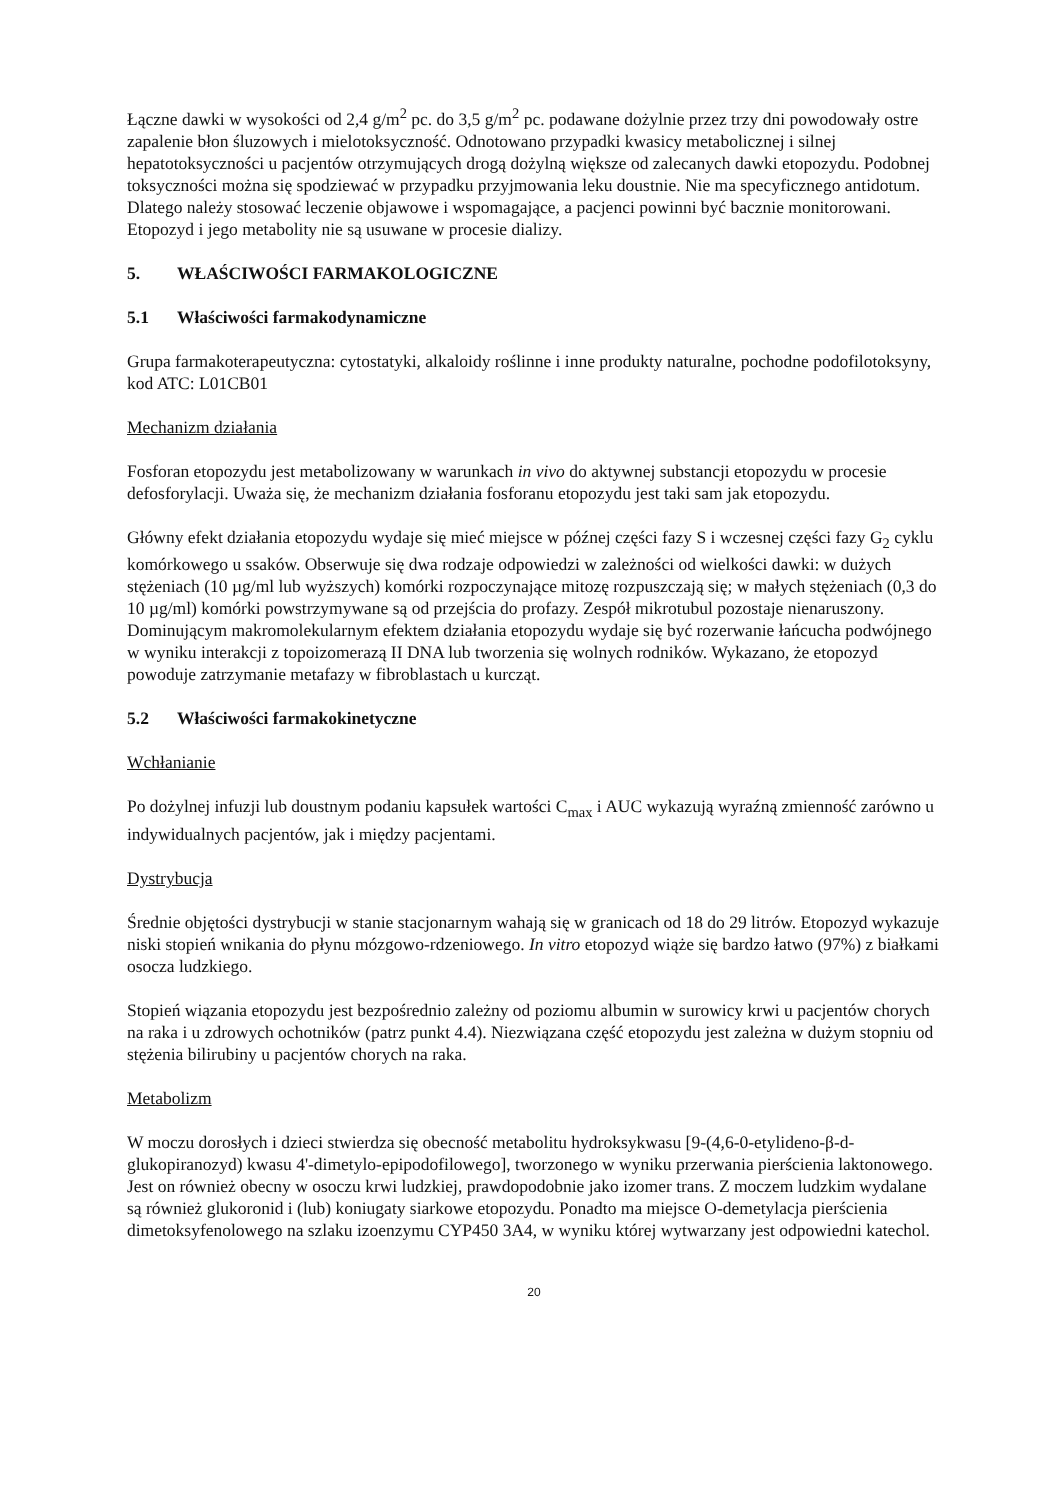Łączne dawki w wysokości od 2,4 g/m<sup>2</sup> pc. do 3,5 g/m<sup>2</sup> pc. podawane dożylnie przez trzy dni powodowały ostre zapalenie błon śluzowych i mielotoksyczność. Odnotowano przypadki kwasicy metabolicznej i silnej hepatotoksyczności u pacjentów otrzymujących drogą dożylną większe od zalecanych dawki etopozydu. Podobnej toksyczności można się spodziewać w przypadku przyjmowania leku doustnie. Nie ma specyficznego antidotum. Dlatego należy stosować leczenie objawowe i wspomagające, a pacjenci powinni być bacznie monitorowani. Etopozyd i jego metabolity nie są usuwane w procesie dializy.
5. WŁAŚCIWOŚCI FARMAKOLOGICZNE
5.1 Właściwości farmakodynamiczne
Grupa farmakoterapeutyczna: cytostatyki, alkaloidy roślinne i inne produkty naturalne, pochodne podofilotoksyny, kod ATC: L01CB01
Mechanizm działania
Fosforan etopozydu jest metabolizowany w warunkach in vivo do aktywnej substancji etopozydu w procesie defosforylacji. Uważa się, że mechanizm działania fosforanu etopozydu jest taki sam jak etopozydu.
Główny efekt działania etopozydu wydaje się mieć miejsce w późnej części fazy S i wczesnej części fazy G<sub>2</sub> cyklu komórkowego u ssaków. Obserwuje się dwa rodzaje odpowiedzi w zależności od wielkości dawki: w dużych stężeniach (10 µg/ml lub wyższych) komórki rozpoczynające mitozę rozpuszczają się; w małych stężeniach (0,3 do 10 µg/ml) komórki powstrzymywane są od przejścia do profazy. Zespół mikrotubul pozostaje nienaruszony. Dominującym makromolekularnym efektem działania etopozydu wydaje się być rozerwanie łańcucha podwójnego w wyniku interakcji z topoizomerazą II DNA lub tworzenia się wolnych rodników. Wykazano, że etopozyd powoduje zatrzymanie metafazy w fibroblastach u kurcząt.
5.2 Właściwości farmakokinetyczne
Wchłanianie
Po dożylnej infuzji lub doustnym podaniu kapsułek wartości C<sub>max</sub> i AUC wykazują wyraźną zmienność zarówno u indywidualnych pacjentów, jak i między pacjentami.
Dystrybucja
Średnie objętości dystrybucji w stanie stacjonarnym wahają się w granicach od 18 do 29 litrów. Etopozyd wykazuje niski stopień wnikania do płynu mózgowo-rdzeniowego. In vitro etopozyd wiąże się bardzo łatwo (97%) z białkami osocza ludzkiego.
Stopień wiązania etopozydu jest bezpośrednio zależny od poziomu albumin w surowicy krwi u pacjentów chorych na raka i u zdrowych ochotników (patrz punkt 4.4). Niezwiązana część etopozydu jest zależna w dużym stopniu od stężenia bilirubiny u pacjentów chorych na raka.
Metabolizm
W moczu dorosłych i dzieci stwierdza się obecność metabolitu hydroksykwasu [9-(4,6-0-etylideno-β-d-glukopiranozyd) kwasu 4'-dimetylo-epipodofilowego], tworzonego w wyniku przerwania pierścienia laktonowego. Jest on również obecny w osoczu krwi ludzkiej, prawdopodobnie jako izomer trans. Z moczem ludzkim wydalane są również glukoronid i (lub) koniugaty siarkowe etopozydu. Ponadto ma miejsce O-demetylacja pierścienia dimetoksyfenolowego na szlaku izoenzymu CYP450 3A4, w wyniku której wytwarzany jest odpowiedni katechol.
20